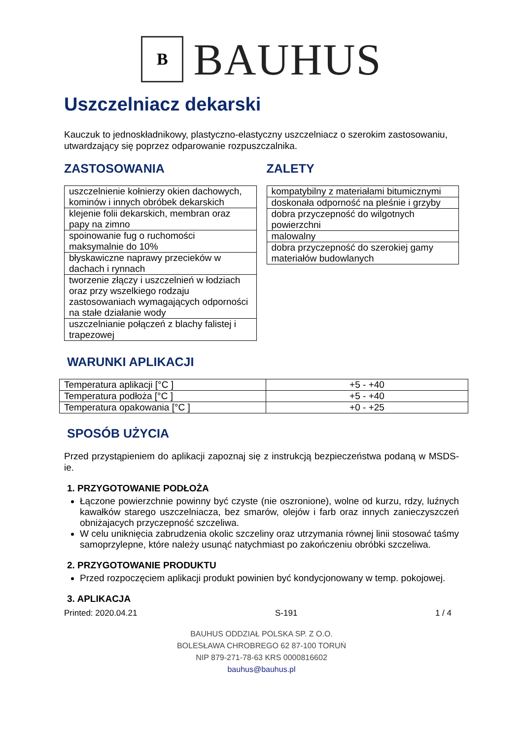B
BAUHUS
Uszczelniacz dekarski
Kauczuk to jednoskładnikowy, plastyczno-elastyczny uszczelniacz o szerokim zastosowaniu, utwardzający się poprzez odparowanie rozpuszczalnika.
ZASTOSOWANIA
| uszczelnienie kołnierzy okien dachowych, kominów i innych obróbek dekarskich |
| klejenie folii dekarskich, membran oraz papy na zimno |
| spoinowanie fug o ruchomości maksymalnie do 10% |
| błyskawiczne naprawy przecieków w dachach i rynnach |
| tworzenie złączy i uszczelnień w łodziach oraz przy wszelkiego rodzaju zastosowaniach wymagających odporności na stałe działanie wody |
| uszczelnianie połączeń z blachy falistej i trapezowej |
ZALETY
| kompatybilny z materiałami bitumicznymi |
| doskonała odporność na pleśnie i grzyby |
| dobra przyczepność do wilgotnych powierzchni |
| malowalny |
| dobra przyczepność do szerokiej gamy materiałów budowlanych |
WARUNKI APLIKACJI
| Temperatura aplikacji [°C ] | +5 - +40 |
| Temperatura podłoża [°C ] | +5 - +40 |
| Temperatura opakowania [°C ] | +0 - +25 |
SPOSÓB UŻYCIA
Przed przystąpieniem do aplikacji zapoznaj się z instrukcją bezpieczeństwa podaną w MSDS-ie.
1. PRZYGOTOWANIE PODŁOŻA
Łączone powierzchnie powinny być czyste (nie oszronione), wolne od kurzu, rdzy, luźnych kawałków starego uszczelniacza, bez smarów, olejów i farb oraz innych zanieczyszczeń obniżajacych przyczepność szczeliwa.
W celu uniknięcia zabrudzenia okolic szczeliny oraz utrzymania równej linii stosować taśmy samoprzylepne, które należy usunąć natychmiast po zakończeniu obróbki szczeliwa.
2. PRZYGOTOWANIE PRODUKTU
Przed rozpoczęciem aplikacji produkt powinien być kondycjonowany w temp. pokojowej.
3. APLIKACJA
Printed: 2020.04.21 S-191 1 / 4
BAUHUS ODDZIAŁ POLSKA SP. Z O.O.
BOLESŁAWA CHROBREGO 62 87-100 TORUŃ
NIP 879-271-78-63 KRS 0000816602
bauhus@bauhus.pl